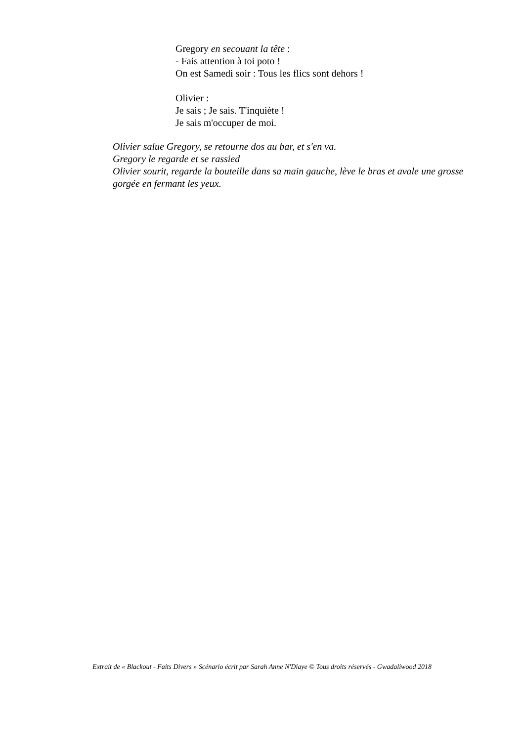Gregory en secouant la tête :
- Fais attention à toi poto !
On est Samedi soir : Tous les flics sont dehors !
Olivier :
Je sais ; Je sais. T'inquiète !
Je sais m'occuper de moi.
Olivier salue Gregory, se retourne dos au bar, et s'en va.
Gregory le regarde et se rassied
Olivier sourit, regarde la bouteille dans sa main gauche, lève le bras et avale une grosse gorgée en fermant les yeux.
Extrait de « Blackout - Faits Divers » Scénario écrit par Sarah Anne N'Diaye © Tous droits réservés - Gwadaliwood 2018